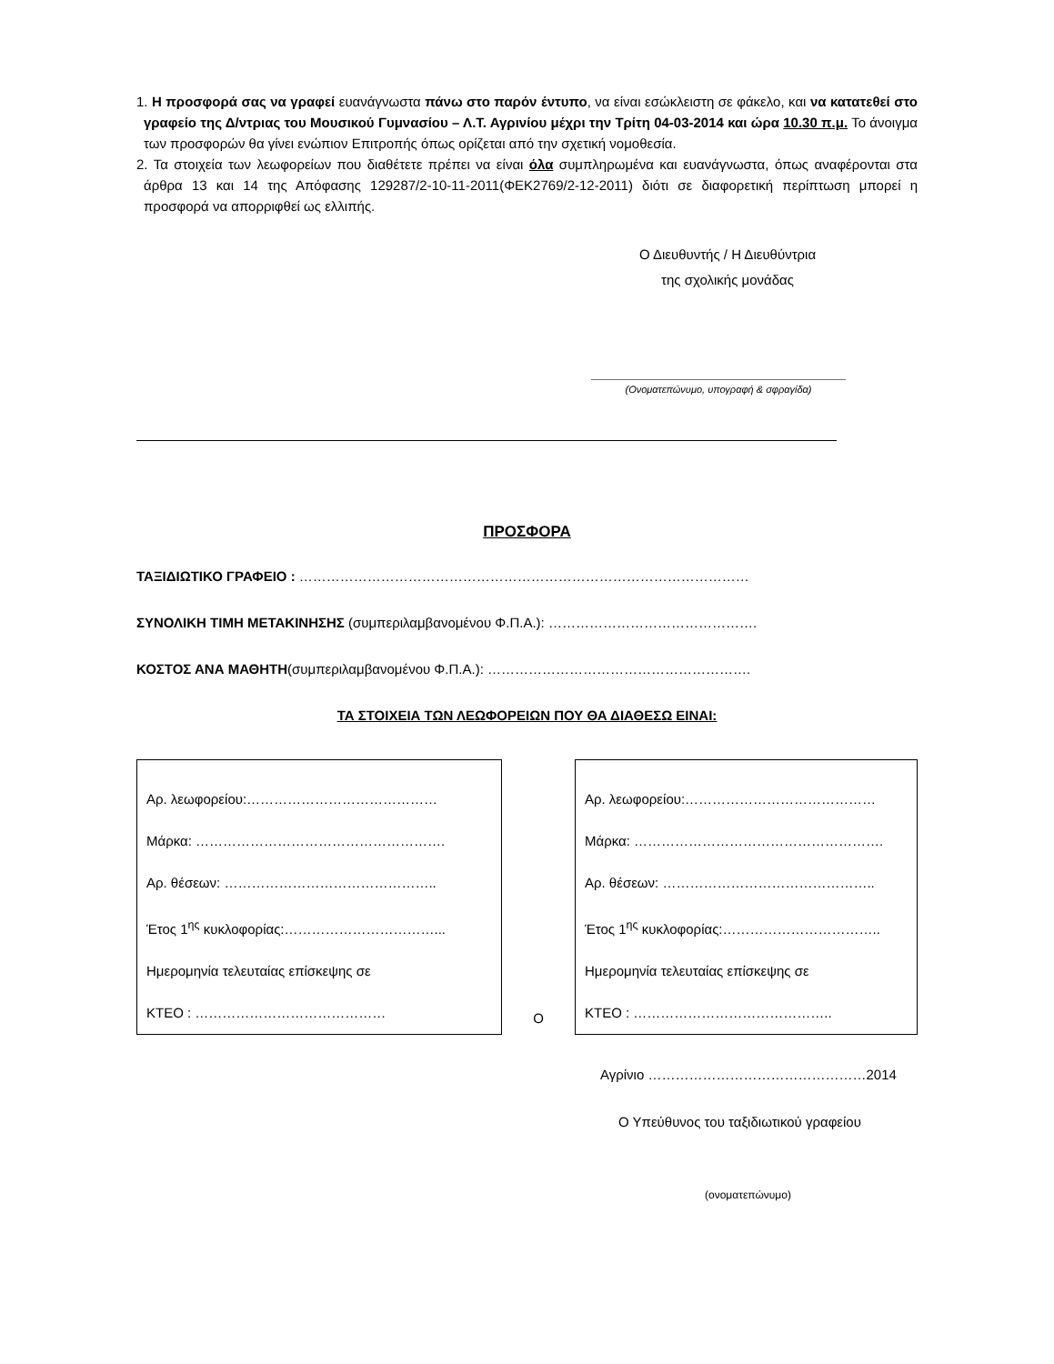1. Η προσφορά σας να γραφεί ευανάγνωστα πάνω στο παρόν έντυπο, να είναι εσώκλειστη σε φάκελο, και να κατατεθεί στο γραφείο της Δ/ντριας του Μουσικού Γυμνασίου – Λ.Τ. Αγρινίου μέχρι την Τρίτη 04-03-2014 και ώρα 10.30 π.μ. Το άνοιγμα των προσφορών θα γίνει ενώπιον Επιτροπής όπως ορίζεται από την σχετική νομοθεσία.
2. Τα στοιχεία των λεωφορείων που διαθέτετε πρέπει να είναι όλα συμπληρωμένα και ευανάγνωστα, όπως αναφέρονται στα άρθρα 13 και 14 της Απόφασης 129287/2-10-11-2011(ΦΕΚ2769/2-12-2011) διότι σε διαφορετική περίπτωση μπορεί η προσφορά να απορριφθεί ως ελλιπής.
Ο Διευθυντής / Η Διευθύντρια
της σχολικής μονάδας
(Ονοματεπώνυμο, υπογραφή & σφραγίδα)
ΠΡΟΣΦΟΡΑ
ΤΑΞΙΔΙΩΤΙΚΟ ΓΡΑΦΕΙΟ : ………………………………………………………………………………………
ΣΥΝΟΛΙΚΗ ΤΙΜΗ ΜΕΤΑΚΙΝΗΣΗΣ (συμπεριλαμβανομένου Φ.Π.Α.): ……………………………………….
ΚΟΣΤΟΣ ΑΝΑ ΜΑΘΗΤΗ(συμπεριλαμβανομένου Φ.Π.Α.): ………………………………………………….
ΤΑ ΣΤΟΙΧΕΙΑ ΤΩΝ ΛΕΩΦΟΡΕΙΩΝ ΠΟΥ ΘΑ ΔΙΑΘΕΣΩ ΕΙΝΑΙ:
Αρ. λεωφορείου:……………………………………
Μάρκα: ……………………………………………….
Αρ. θέσεων: ………………………………………..
Έτος 1<sup>ης</sup> κυκλοφορίας:……………………………...
Ημερομηνία τελευταίας επίσκεψης σε
ΚΤΕΟ : ……………………………………
Ο
Αρ. λεωφορείου:……………………………………
Μάρκα: ……………………………………………….
Αρ. θέσεων: ………………………………………..
Έτος 1<sup>ης</sup> κυκλοφορίας:……………………………..
Ημερομηνία τελευταίας επίσκεψης σε
ΚΤΕΟ : ……………………………………..
Αγρίνιο …………………………………………2014
Ο Υπεύθυνος του ταξιδιωτικού γραφείου
(ονοματεπώνυμο)